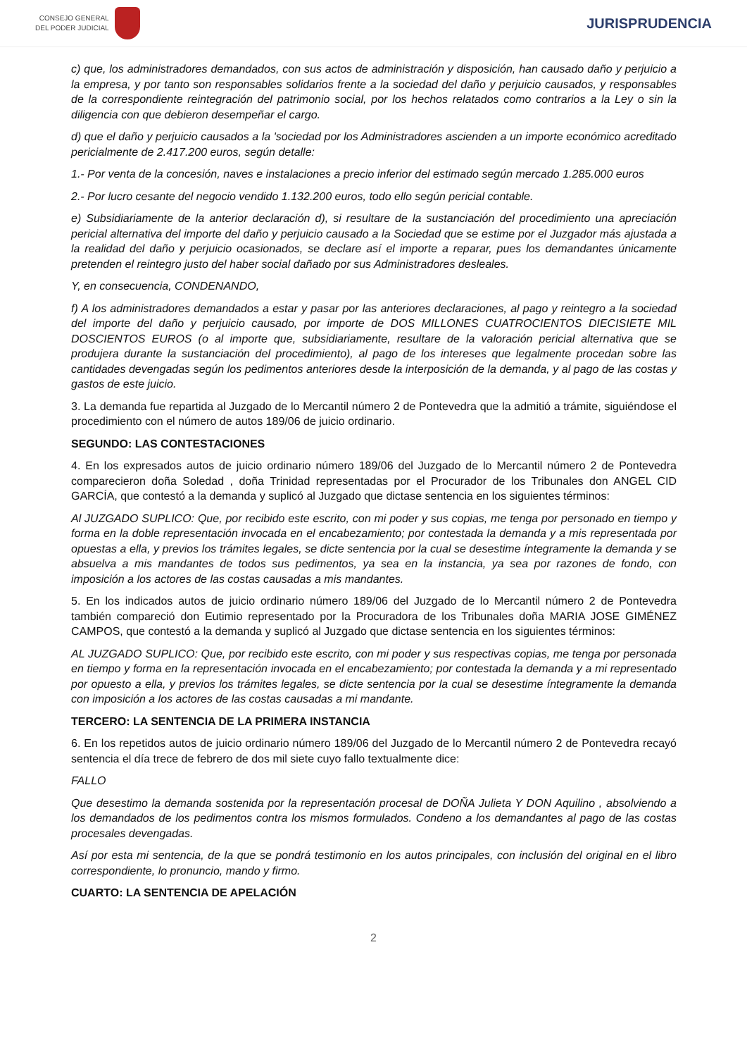CONSEJO GENERAL
DEL PODER JUDICIAL
JURISPRUDENCIA
c) que, los administradores demandados, con sus actos de administración y disposición, han causado daño y perjuicio a la empresa, y por tanto son responsables solidarios frente a la sociedad del daño y perjuicio causados, y responsables de la correspondiente reintegración del patrimonio social, por los hechos relatados como contrarios a la Ley o sin la diligencia con que debieron desempeñar el cargo.
d) que el daño y perjuicio causados a la 'sociedad por los Administradores ascienden a un importe económico acreditado pericialmente de 2.417.200 euros, según detalle:
1.- Por venta de la concesión, naves e instalaciones a precio inferior del estimado según mercado 1.285.000 euros
2.- Por lucro cesante del negocio vendido 1.132.200 euros, todo ello según pericial contable.
e) Subsidiariamente de la anterior declaración d), si resultare de la sustanciación del procedimiento una apreciación pericial alternativa del importe del daño y perjuicio causado a la Sociedad que se estime por el Juzgador más ajustada a la realidad del daño y perjuicio ocasionados, se declare así el importe a reparar, pues los demandantes únicamente pretenden el reintegro justo del haber social dañado por sus Administradores desleales.
Y, en consecuencia, CONDENANDO,
f) A los administradores demandados a estar y pasar por las anteriores declaraciones, al pago y reintegro a la sociedad del importe del daño y perjuicio causado, por importe de DOS MILLONES CUATROCIENTOS DIECISIETE MIL DOSCIENTOS EUROS (o al importe que, subsidiariamente, resultare de la valoración pericial alternativa que se produjera durante la sustanciación del procedimiento), al pago de los intereses que legalmente procedan sobre las cantidades devengadas según los pedimentos anteriores desde la interposición de la demanda, y al pago de las costas y gastos de este juicio.
3. La demanda fue repartida al Juzgado de lo Mercantil número 2 de Pontevedra que la admitió a trámite, siguiéndose el procedimiento con el número de autos 189/06 de juicio ordinario.
SEGUNDO: LAS CONTESTACIONES
4. En los expresados autos de juicio ordinario número 189/06 del Juzgado de lo Mercantil número 2 de Pontevedra comparecieron doña Soledad , doña Trinidad representadas por el Procurador de los Tribunales don ANGEL CID GARCÍA, que contestó a la demanda y suplicó al Juzgado que dictase sentencia en los siguientes términos:
Al JUZGADO SUPLICO: Que, por recibido este escrito, con mi poder y sus copias, me tenga por personado en tiempo y forma en la doble representación invocada en el encabezamiento; por contestada la demanda y a mis representada por opuestas a ella, y previos los trámites legales, se dicte sentencia por la cual se desestime íntegramente la demanda y se absuelva a mis mandantes de todos sus pedimentos, ya sea en la instancia, ya sea por razones de fondo, con imposición a los actores de las costas causadas a mis mandantes.
5. En los indicados autos de juicio ordinario número 189/06 del Juzgado de lo Mercantil número 2 de Pontevedra también compareció don Eutimio representado por la Procuradora de los Tribunales doña MARIA JOSE GIMÉNEZ CAMPOS, que contestó a la demanda y suplicó al Juzgado que dictase sentencia en los siguientes términos:
AL JUZGADO SUPLICO: Que, por recibido este escrito, con mi poder y sus respectivas copias, me tenga por personada en tiempo y forma en la representación invocada en el encabezamiento; por contestada la demanda y a mi representado por opuesto a ella, y previos los trámites legales, se dicte sentencia por la cual se desestime íntegramente la demanda con imposición a los actores de las costas causadas a mi mandante.
TERCERO: LA SENTENCIA DE LA PRIMERA INSTANCIA
6. En los repetidos autos de juicio ordinario número 189/06 del Juzgado de lo Mercantil número 2 de Pontevedra recayó sentencia el día trece de febrero de dos mil siete cuyo fallo textualmente dice:
FALLO
Que desestimo la demanda sostenida por la representación procesal de DOÑA Julieta Y DON Aquilino , absolviendo a los demandados de los pedimentos contra los mismos formulados. Condeno a los demandantes al pago de las costas procesales devengadas.
Así por esta mi sentencia, de la que se pondrá testimonio en los autos principales, con inclusión del original en el libro correspondiente, lo pronuncio, mando y firmo.
CUARTO: LA SENTENCIA DE APELACIÓN
2